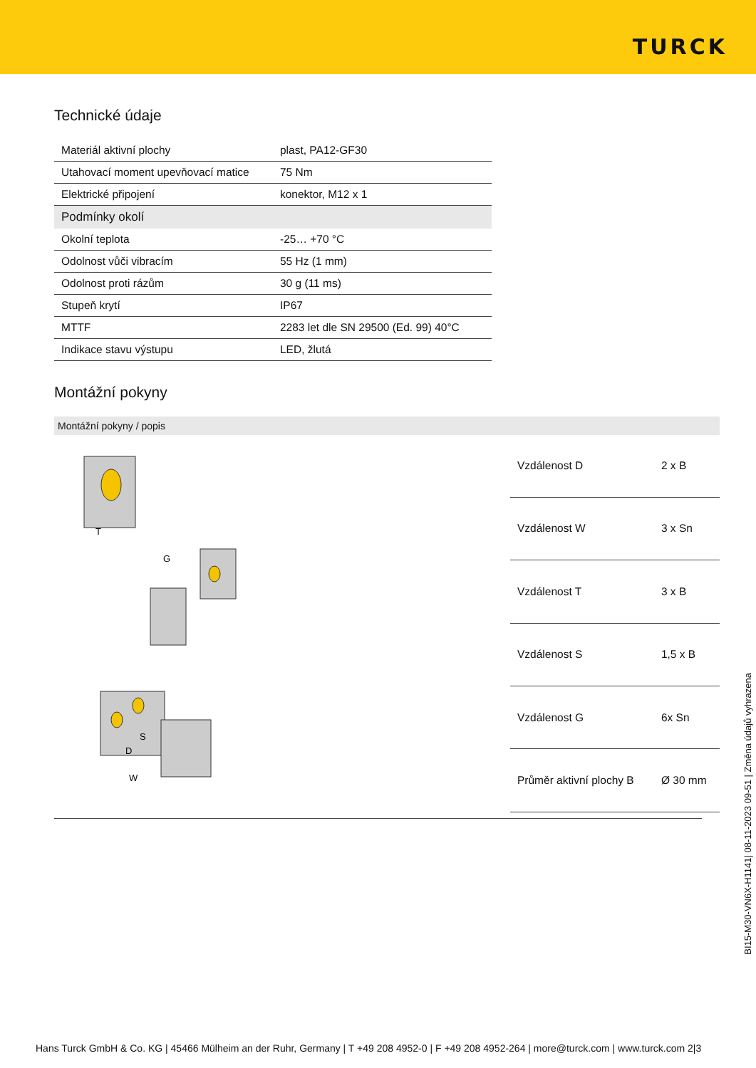TURCK
Technické údaje
| Materiál aktivní plochy | plast, PA12-GF30 |
| Utahovací moment upevňovací matice | 75 Nm |
| Elektrické připojení | konektor, M12 x 1 |
| Podmínky okolí | |
| Okolní teplota | -25… +70 °C |
| Odolnost vůči vibracím | 55 Hz (1 mm) |
| Odolnost proti rázům | 30 g (11 ms) |
| Stupeň krytí | IP67 |
| MTTF | 2283 let dle SN 29500 (Ed. 99) 40°C |
| Indikace stavu výstupu | LED, žlutá |
Montážní pokyny
Montážní pokyny / popis
T
G
S
D
W
| Vzdálenost D | 2 x B |
| Vzdálenost W | 3 x Sn |
| Vzdálenost T | 3 x B |
| Vzdálenost S | 1,5 x B |
| Vzdálenost G | 6x Sn |
| Průměr aktivní plochy B | Ø 30 mm |
BI15-M30-VN6X-H1141| 08-11-2023 09-51 | Změna údajů vyhrazena
Hans Turck GmbH & Co. KG | 45466 Mülheim an der Ruhr, Germany | T +49 208 4952-0 | F +49 208 4952-264 | more@turck.com | www.turck.com 2|3